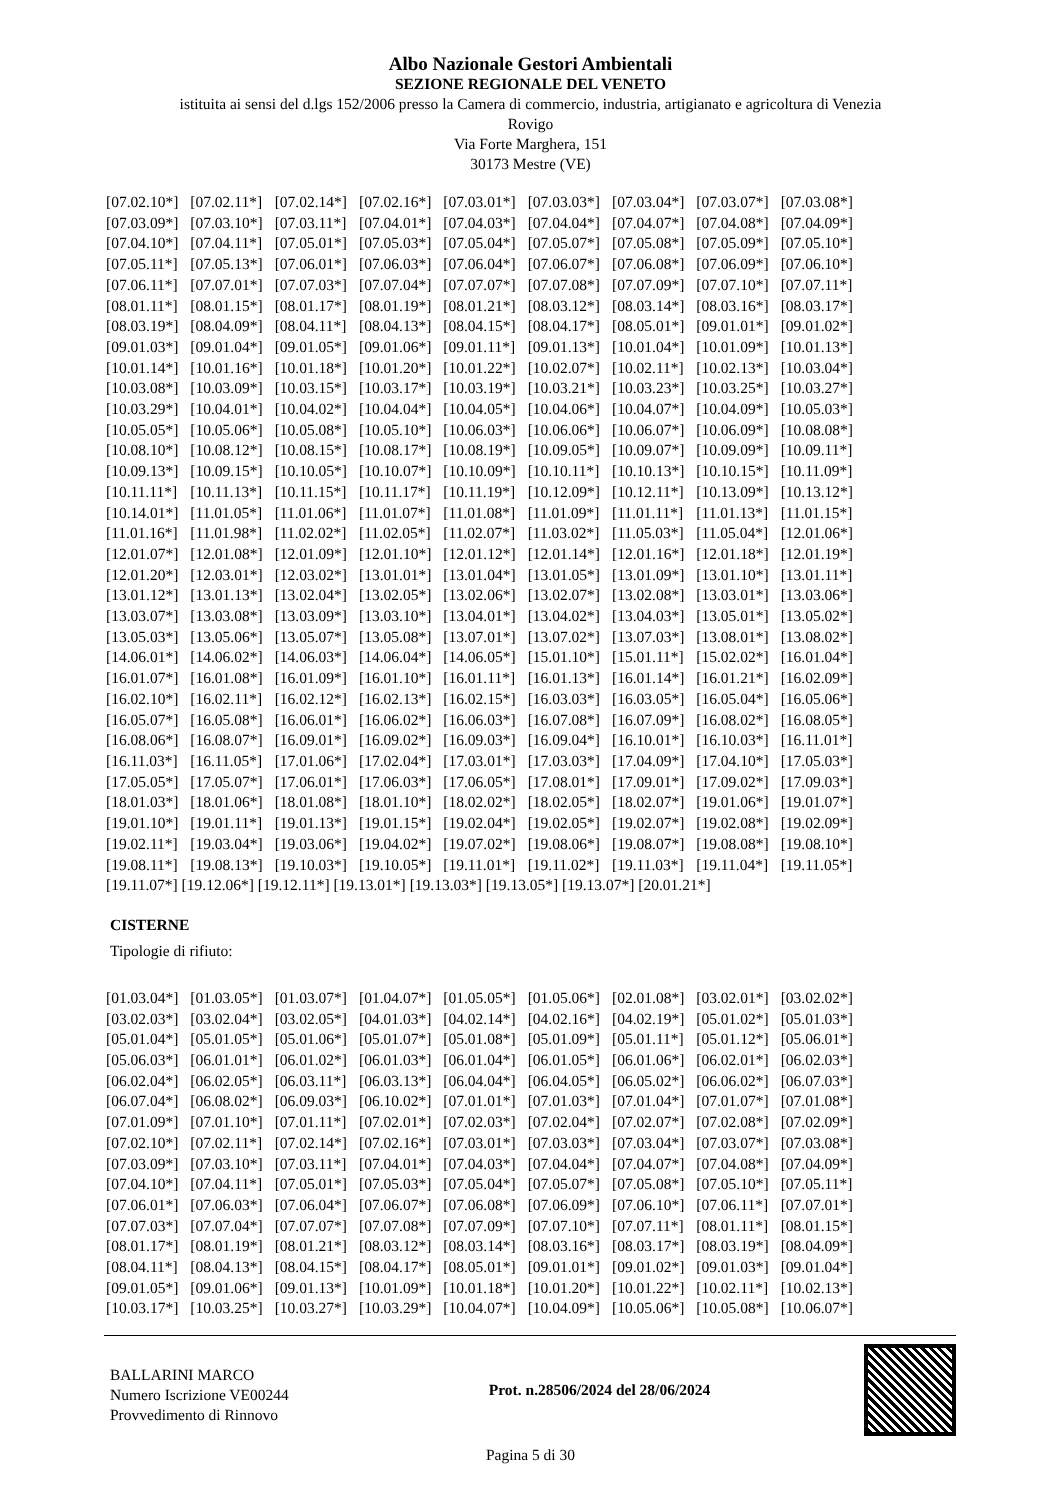Albo Nazionale Gestori Ambientali
SEZIONE REGIONALE DEL VENETO
istituita ai sensi del d.lgs 152/2006 presso la Camera di commercio, industria, artigianato e agricoltura di Venezia
Rovigo
Via Forte Marghera, 151
30173 Mestre (VE)
| [07.02.10*] | [07.02.11*] | [07.02.14*] | [07.02.16*] | [07.03.01*] | [07.03.03*] | [07.03.04*] | [07.03.07*] | [07.03.08*] |
| [07.03.09*] | [07.03.10*] | [07.03.11*] | [07.04.01*] | [07.04.03*] | [07.04.04*] | [07.04.07*] | [07.04.08*] | [07.04.09*] |
| [07.04.10*] | [07.04.11*] | [07.05.01*] | [07.05.03*] | [07.05.04*] | [07.05.07*] | [07.05.08*] | [07.05.09*] | [07.05.10*] |
| [07.05.11*] | [07.05.13*] | [07.06.01*] | [07.06.03*] | [07.06.04*] | [07.06.07*] | [07.06.08*] | [07.06.09*] | [07.06.10*] |
| [07.06.11*] | [07.07.01*] | [07.07.03*] | [07.07.04*] | [07.07.07*] | [07.07.08*] | [07.07.09*] | [07.07.10*] | [07.07.11*] |
| [08.01.11*] | [08.01.15*] | [08.01.17*] | [08.01.19*] | [08.01.21*] | [08.03.12*] | [08.03.14*] | [08.03.16*] | [08.03.17*] |
| [08.03.19*] | [08.04.09*] | [08.04.11*] | [08.04.13*] | [08.04.15*] | [08.04.17*] | [08.05.01*] | [09.01.01*] | [09.01.02*] |
| [09.01.03*] | [09.01.04*] | [09.01.05*] | [09.01.06*] | [09.01.11*] | [09.01.13*] | [10.01.04*] | [10.01.09*] | [10.01.13*] |
| [10.01.14*] | [10.01.16*] | [10.01.18*] | [10.01.20*] | [10.01.22*] | [10.02.07*] | [10.02.11*] | [10.02.13*] | [10.03.04*] |
| [10.03.08*] | [10.03.09*] | [10.03.15*] | [10.03.17*] | [10.03.19*] | [10.03.21*] | [10.03.23*] | [10.03.25*] | [10.03.27*] |
| [10.03.29*] | [10.04.01*] | [10.04.02*] | [10.04.04*] | [10.04.05*] | [10.04.06*] | [10.04.07*] | [10.04.09*] | [10.05.03*] |
| [10.05.05*] | [10.05.06*] | [10.05.08*] | [10.05.10*] | [10.06.03*] | [10.06.06*] | [10.06.07*] | [10.06.09*] | [10.08.08*] |
| [10.08.10*] | [10.08.12*] | [10.08.15*] | [10.08.17*] | [10.08.19*] | [10.09.05*] | [10.09.07*] | [10.09.09*] | [10.09.11*] |
| [10.09.13*] | [10.09.15*] | [10.10.05*] | [10.10.07*] | [10.10.09*] | [10.10.11*] | [10.10.13*] | [10.10.15*] | [10.11.09*] |
| [10.11.11*] | [10.11.13*] | [10.11.15*] | [10.11.17*] | [10.11.19*] | [10.12.09*] | [10.12.11*] | [10.13.09*] | [10.13.12*] |
| [10.14.01*] | [11.01.05*] | [11.01.06*] | [11.01.07*] | [11.01.08*] | [11.01.09*] | [11.01.11*] | [11.01.13*] | [11.01.15*] |
| [11.01.16*] | [11.01.98*] | [11.02.02*] | [11.02.05*] | [11.02.07*] | [11.03.02*] | [11.05.03*] | [11.05.04*] | [12.01.06*] |
| [12.01.07*] | [12.01.08*] | [12.01.09*] | [12.01.10*] | [12.01.12*] | [12.01.14*] | [12.01.16*] | [12.01.18*] | [12.01.19*] |
| [12.01.20*] | [12.03.01*] | [12.03.02*] | [13.01.01*] | [13.01.04*] | [13.01.05*] | [13.01.09*] | [13.01.10*] | [13.01.11*] |
| [13.01.12*] | [13.01.13*] | [13.02.04*] | [13.02.05*] | [13.02.06*] | [13.02.07*] | [13.02.08*] | [13.03.01*] | [13.03.06*] |
| [13.03.07*] | [13.03.08*] | [13.03.09*] | [13.03.10*] | [13.04.01*] | [13.04.02*] | [13.04.03*] | [13.05.01*] | [13.05.02*] |
| [13.05.03*] | [13.05.06*] | [13.05.07*] | [13.05.08*] | [13.07.01*] | [13.07.02*] | [13.07.03*] | [13.08.01*] | [13.08.02*] |
| [14.06.01*] | [14.06.02*] | [14.06.03*] | [14.06.04*] | [14.06.05*] | [15.01.10*] | [15.01.11*] | [15.02.02*] | [16.01.04*] |
| [16.01.07*] | [16.01.08*] | [16.01.09*] | [16.01.10*] | [16.01.11*] | [16.01.13*] | [16.01.14*] | [16.01.21*] | [16.02.09*] |
| [16.02.10*] | [16.02.11*] | [16.02.12*] | [16.02.13*] | [16.02.15*] | [16.03.03*] | [16.03.05*] | [16.05.04*] | [16.05.06*] |
| [16.05.07*] | [16.05.08*] | [16.06.01*] | [16.06.02*] | [16.06.03*] | [16.07.08*] | [16.07.09*] | [16.08.02*] | [16.08.05*] |
| [16.08.06*] | [16.08.07*] | [16.09.01*] | [16.09.02*] | [16.09.03*] | [16.09.04*] | [16.10.01*] | [16.10.03*] | [16.11.01*] |
| [16.11.03*] | [16.11.05*] | [17.01.06*] | [17.02.04*] | [17.03.01*] | [17.03.03*] | [17.04.09*] | [17.04.10*] | [17.05.03*] |
| [17.05.05*] | [17.05.07*] | [17.06.01*] | [17.06.03*] | [17.06.05*] | [17.08.01*] | [17.09.01*] | [17.09.02*] | [17.09.03*] |
| [18.01.03*] | [18.01.06*] | [18.01.08*] | [18.01.10*] | [18.02.02*] | [18.02.05*] | [18.02.07*] | [19.01.06*] | [19.01.07*] |
| [19.01.10*] | [19.01.11*] | [19.01.13*] | [19.01.15*] | [19.02.04*] | [19.02.05*] | [19.02.07*] | [19.02.08*] | [19.02.09*] |
| [19.02.11*] | [19.03.04*] | [19.03.06*] | [19.04.02*] | [19.07.02*] | [19.08.06*] | [19.08.07*] | [19.08.08*] | [19.08.10*] |
| [19.08.11*] | [19.08.13*] | [19.10.03*] | [19.10.05*] | [19.11.01*] | [19.11.02*] | [19.11.03*] | [19.11.04*] | [19.11.05*] |
[19.11.07*] [19.12.06*] [19.12.11*] [19.13.01*] [19.13.03*] [19.13.05*] [19.13.07*] [20.01.21*]
CISTERNE
Tipologie di rifiuto:
| [01.03.04*] | [01.03.05*] | [01.03.07*] | [01.04.07*] | [01.05.05*] | [01.05.06*] | [02.01.08*] | [03.02.01*] | [03.02.02*] |
| [03.02.03*] | [03.02.04*] | [03.02.05*] | [04.01.03*] | [04.02.14*] | [04.02.16*] | [04.02.19*] | [05.01.02*] | [05.01.03*] |
| [05.01.04*] | [05.01.05*] | [05.01.06*] | [05.01.07*] | [05.01.08*] | [05.01.09*] | [05.01.11*] | [05.01.12*] | [05.06.01*] |
| [05.06.03*] | [06.01.01*] | [06.01.02*] | [06.01.03*] | [06.01.04*] | [06.01.05*] | [06.01.06*] | [06.02.01*] | [06.02.03*] |
| [06.02.04*] | [06.02.05*] | [06.03.11*] | [06.03.13*] | [06.04.04*] | [06.04.05*] | [06.05.02*] | [06.06.02*] | [06.07.03*] |
| [06.07.04*] | [06.08.02*] | [06.09.03*] | [06.10.02*] | [07.01.01*] | [07.01.03*] | [07.01.04*] | [07.01.07*] | [07.01.08*] |
| [07.01.09*] | [07.01.10*] | [07.01.11*] | [07.02.01*] | [07.02.03*] | [07.02.04*] | [07.02.07*] | [07.02.08*] | [07.02.09*] |
| [07.02.10*] | [07.02.11*] | [07.02.14*] | [07.02.16*] | [07.03.01*] | [07.03.03*] | [07.03.04*] | [07.03.07*] | [07.03.08*] |
| [07.03.09*] | [07.03.10*] | [07.03.11*] | [07.04.01*] | [07.04.03*] | [07.04.04*] | [07.04.07*] | [07.04.08*] | [07.04.09*] |
| [07.04.10*] | [07.04.11*] | [07.05.01*] | [07.05.03*] | [07.05.04*] | [07.05.07*] | [07.05.08*] | [07.05.10*] | [07.05.11*] |
| [07.06.01*] | [07.06.03*] | [07.06.04*] | [07.06.07*] | [07.06.08*] | [07.06.09*] | [07.06.10*] | [07.06.11*] | [07.07.01*] |
| [07.07.03*] | [07.07.04*] | [07.07.07*] | [07.07.08*] | [07.07.09*] | [07.07.10*] | [07.07.11*] | [08.01.11*] | [08.01.15*] |
| [08.01.17*] | [08.01.19*] | [08.01.21*] | [08.03.12*] | [08.03.14*] | [08.03.16*] | [08.03.17*] | [08.03.19*] | [08.04.09*] |
| [08.04.11*] | [08.04.13*] | [08.04.15*] | [08.04.17*] | [08.05.01*] | [09.01.01*] | [09.01.02*] | [09.01.03*] | [09.01.04*] |
| [09.01.05*] | [09.01.06*] | [09.01.13*] | [10.01.09*] | [10.01.18*] | [10.01.20*] | [10.01.22*] | [10.02.11*] | [10.02.13*] |
| [10.03.17*] | [10.03.25*] | [10.03.27*] | [10.03.29*] | [10.04.07*] | [10.04.09*] | [10.05.06*] | [10.05.08*] | [10.06.07*] |
BALLARINI MARCO
Numero Iscrizione VE00244
Provvedimento di Rinnovo
Prot. n.28506/2024 del 28/06/2024
Pagina 5 di 30